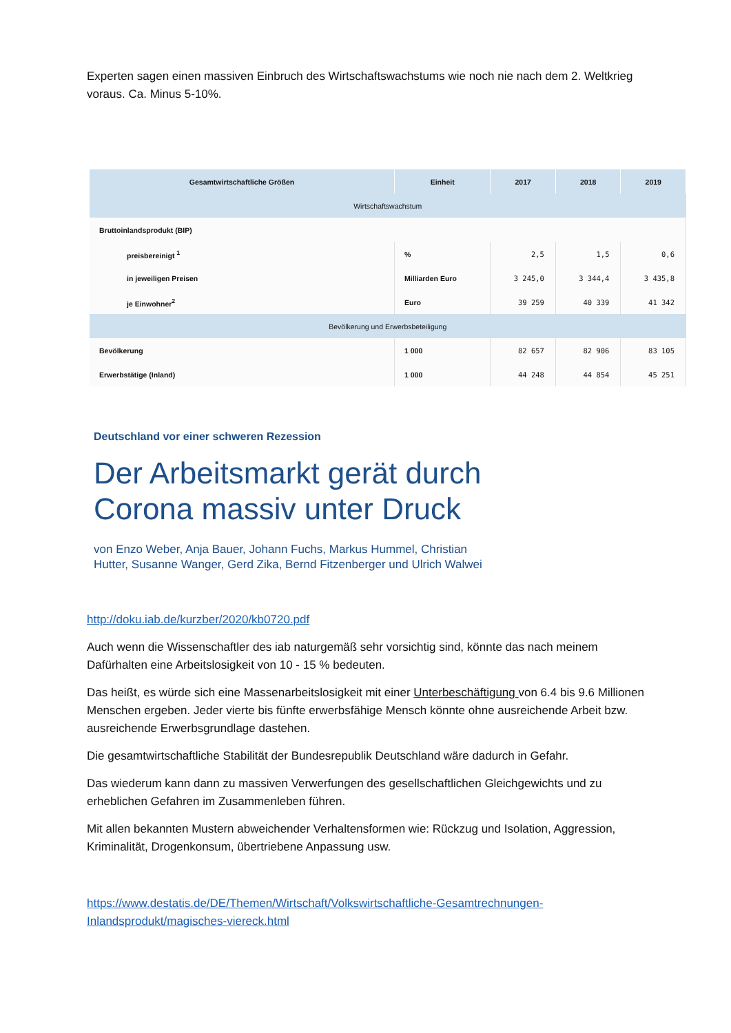Experten sagen einen massiven Einbruch des Wirtschaftswachstums wie noch nie nach dem 2. Weltkrieg voraus. Ca. Minus 5-10%.
| Gesamtwirtschaftliche Größen | Einheit | 2017 | 2018 | 2019 |
| --- | --- | --- | --- | --- |
| Wirtschaftswachstum | | | | |
| Bruttoinlandsprodukt (BIP) | | | | |
| preisbereinigt <sup>1</sup> | % | 2,5 | 1,5 | 0,6 |
| in jeweiligen Preisen | Milliarden Euro | 3 245,0 | 3 344,4 | 3 435,8 |
| je Einwohner<sup>2</sup> | Euro | 39 259 | 40 339 | 41 342 |
| Bevölkerung und Erwerbsbeteiligung | | | | |
| Bevölkerung | 1 000 | 82 657 | 82 906 | 83 105 |
| Erwerbstätige (Inland) | 1 000 | 44 248 | 44 854 | 45 251 |
Deutschland vor einer schweren Rezession
Der Arbeitsmarkt gerät durch
Corona massiv unter Druck
von Enzo Weber, Anja Bauer, Johann Fuchs, Markus Hummel, Christian
Hutter, Susanne Wanger, Gerd Zika, Bernd Fitzenberger und Ulrich Walwei
http://doku.iab.de/kurzber/2020/kb0720.pdf
Auch wenn die Wissenschaftler des iab naturgemäß sehr vorsichtig sind, könnte das nach meinem Dafürhalten eine Arbeitslosigkeit von 10 - 15 % bedeuten.
Das heißt, es würde sich eine Massenarbeitslosigkeit mit einer Unterbeschäftigung von 6.4 bis 9.6 Millionen Menschen ergeben. Jeder vierte bis fünfte erwerbsfähige Mensch könnte ohne ausreichende Arbeit bzw. ausreichende Erwerbsgrundlage dastehen.
Die gesamtwirtschaftliche Stabilität der Bundesrepublik Deutschland wäre dadurch in Gefahr.
Das wiederum kann dann zu massiven Verwerfungen des gesellschaftlichen Gleichgewichts und zu erheblichen Gefahren im Zusammenleben führen.
Mit allen bekannten Mustern abweichender Verhaltensformen wie: Rückzug und Isolation, Aggression, Kriminalität, Drogenkonsum, übertriebene Anpassung usw.
https://www.destatis.de/DE/Themen/Wirtschaft/Volkswirtschaftliche-Gesamtrechnungen-Inlandsprodukt/magisches-viereck.html